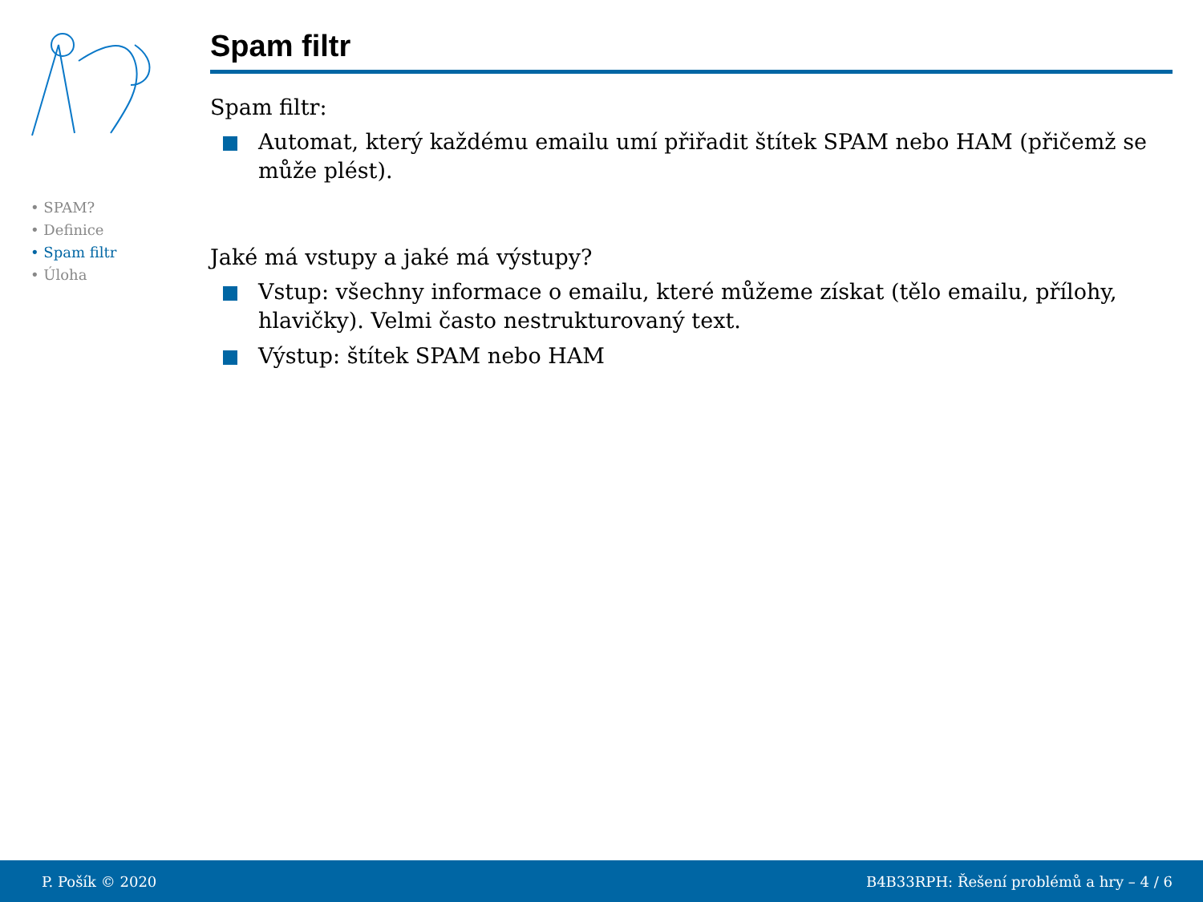• SPAM?
• Definice
• Spam filtr
• Úloha
Spam filtr
Spam filtr:
Automat, který každému emailu umí přiřadit štítek SPAM nebo HAM (přičemž se může plést).
Jaké má vstupy a jaké má výstupy?
Vstup: všechny informace o emailu, které můžeme získat (tělo emailu, přílohy, hlavičky). Velmi často nestrukturovaný text.
Výstup: štítek SPAM nebo HAM
P. Pošík © 2020 B4B33RPH: Řešení problémů a hry – 4 / 6